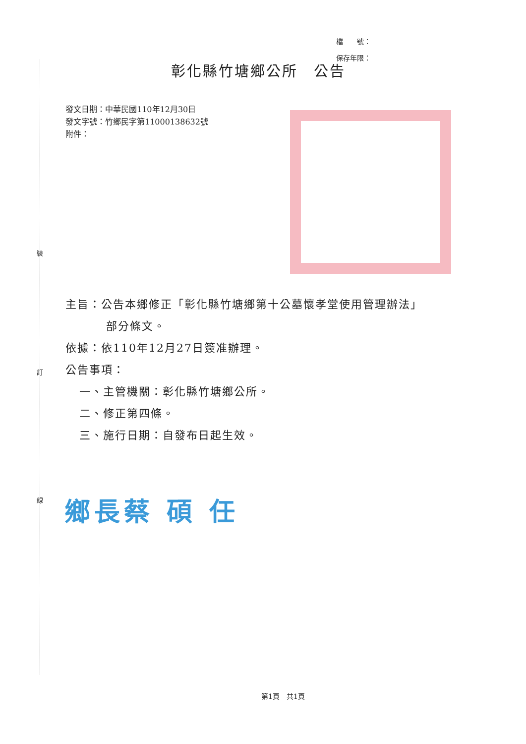裝
訂
線
檔　　號：
保存年限：
彰化縣竹塘鄉公所　公告
發文日期：中華民國110年12月30日
發文字號：竹鄉民字第11000138632號
附件：
主旨：公告本鄉修正「彰化縣竹塘鄉第十公墓懷孝堂使用管理辦法」
部分條文。
依據：依110年12月27日簽准辦理。
公告事項：
一、主管機關：彰化縣竹塘鄉公所。
二、修正第四條。
三、施行日期：自發布日起生效。
鄉長蔡 碩 任
第1頁　共1頁